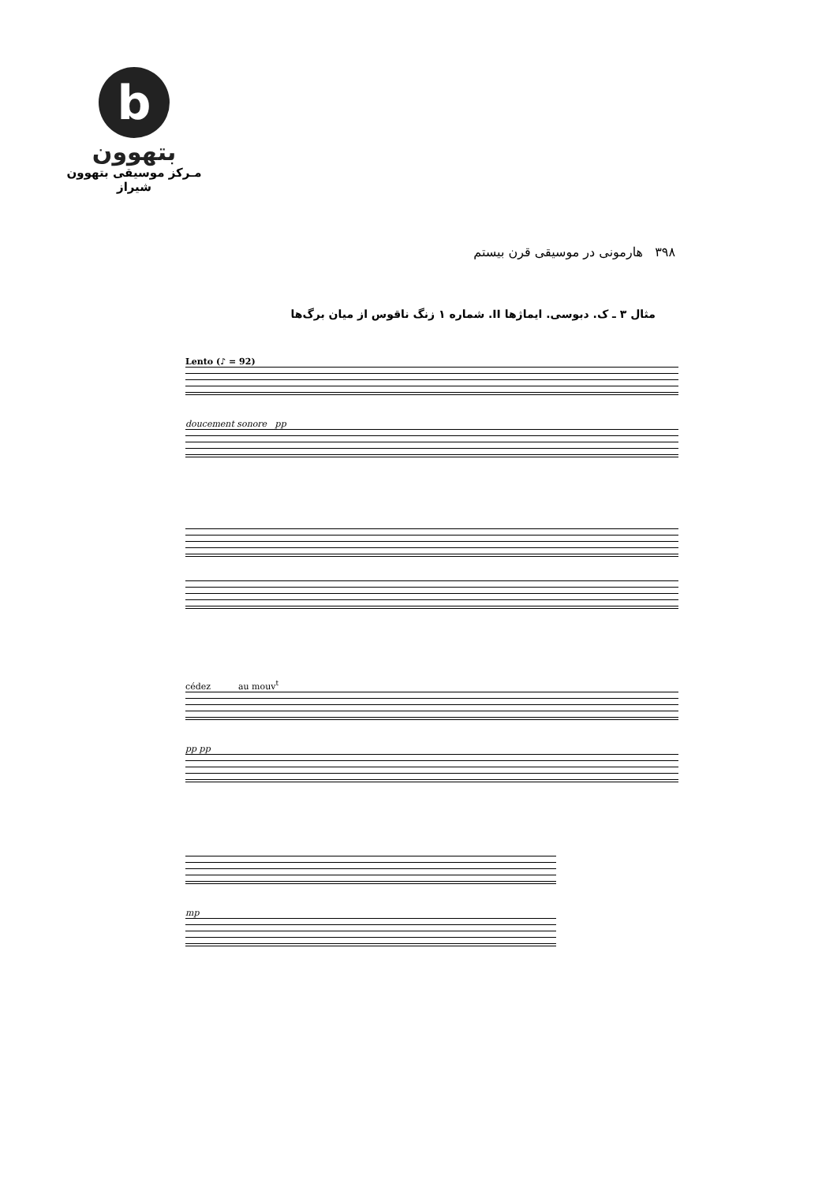b
بتهوون
مـرکز موسیقی بتهوون شیراز
۳۹۸ هارمونی در موسیقی قرن بیستم
مثال ۳ ـ ک. دبوسی. ایماژها II. شماره ۱ زنگ ناقوس از میان برگ‌ها
Lento (♪ = 92)
doucement sonore pp
cédez au mouv<sup>t</sup>
pp pp
mp